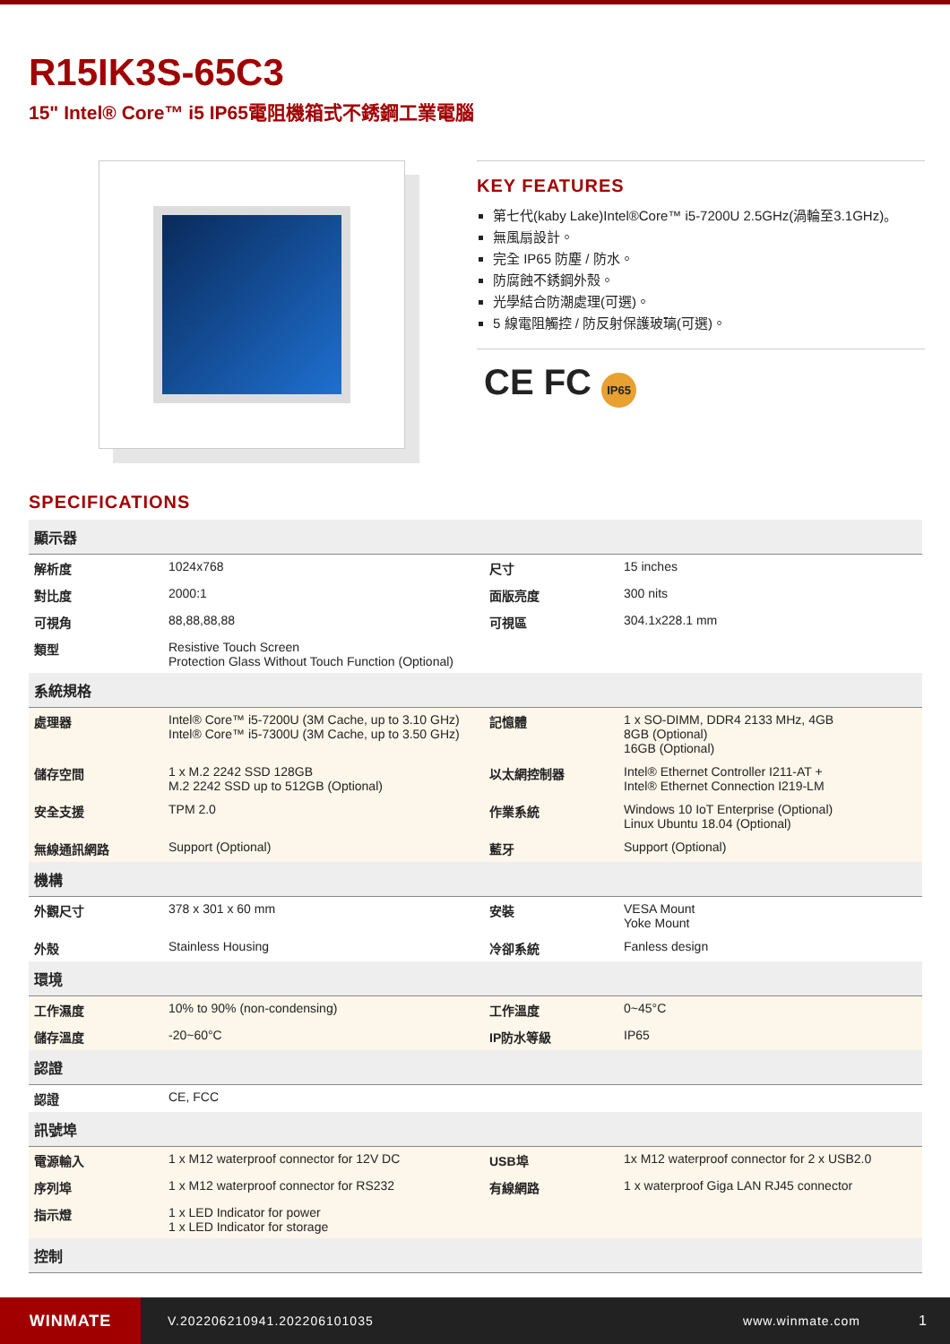R15IK3S-65C3
15" Intel® Core™ i5 IP65電阻機箱式不銹鋼工業電腦
KEY FEATURES
第七代(kaby Lake)Intel®Core™ i5-7200U 2.5GHz(渦輪至3.1GHz)。
無風扇設計。
完全 IP65 防塵 / 防水。
防腐蝕不銹鋼外殼。
光學結合防潮處理(可選)。
5 線電阻觸控 / 防反射保護玻璃(可選)。
CE FC IP65
SPECIFICATIONS
| 顯示器 | | | |
| 解析度 | 1024x768 | 尺寸 | 15 inches |
| 對比度 | 2000:1 | 面版亮度 | 300 nits |
| 可視角 | 88,88,88,88 | 可視區 | 304.1x228.1 mm |
| 類型 | Resistive Touch Screen Protection Glass Without Touch Function (Optional) | | |
| 系統規格 | | | |
| 處理器 | Intel® Core™ i5-7200U (3M Cache, up to 3.10 GHz) Intel® Core™ i5-7300U (3M Cache, up to 3.50 GHz) | 記憶體 | 1 x SO-DIMM, DDR4 2133 MHz, 4GB 8GB (Optional) 16GB (Optional) |
| 儲存空間 | 1 x M.2 2242 SSD 128GB M.2 2242 SSD up to 512GB (Optional) | 以太網控制器 | Intel® Ethernet Controller I211-AT + Intel® Ethernet Connection I219-LM |
| 安全支援 | TPM 2.0 | 作業系統 | Windows 10 IoT Enterprise (Optional) Linux Ubuntu 18.04 (Optional) |
| 無線通訊網路 | Support (Optional) | 藍牙 | Support (Optional) |
| 機構 | | | |
| 外觀尺寸 | 378 x 301 x 60 mm | 安裝 | VESA Mount Yoke Mount |
| 外殼 | Stainless Housing | 冷卻系統 | Fanless design |
| 環境 | | | |
| 工作濕度 | 10% to 90% (non-condensing) | 工作溫度 | 0~45°C |
| 儲存溫度 | -20~60°C | IP防水等級 | IP65 |
| 認證 | | | |
| 認證 | CE, FCC | | |
| 訊號埠 | | | |
| 電源輸入 | 1 x M12 waterproof connector for 12V DC | USB埠 | 1x M12 waterproof connector for 2 x USB2.0 |
| 序列埠 | 1 x M12 waterproof connector for RS232 | 有線網路 | 1 x waterproof Giga LAN RJ45 connector |
| 指示燈 | 1 x LED Indicator for power 1 x LED Indicator for storage | | |
| 控制 | | | |
WINMATE
V.202206210941.202206101035 www.winmate.com 1